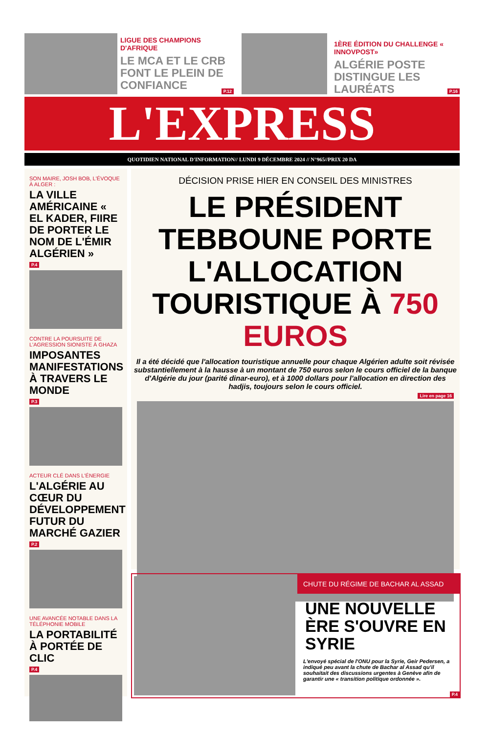LIGUE DES CHAMPIONS D'AFRIQUE
LE MCA ET LE CRB FONT LE PLEIN DE CONFIANCE
P.12
1ÈRE ÉDITION DU CHALLENGE « INNOVPOST»
ALGÉRIE POSTE DISTINGUE LES LAURÉATS
P.16
L'EXPRESS
QUOTIDIEN NATIONAL D'INFORMATION// LUNDI 9 DÉCEMBRE 2024 // N°965//PRIX 20 DA
SON MAIRE, JOSH BOB, L'ÉVOQUE À ALGER :
LA VILLE AMÉRICAINE « EL KADER, FIIRE DE PORTER LE NOM DE L'ÉMIR ALGÉRIEN »
P.4
CONTRE LA POURSUITE DE L'AGRESSION SIONISTE À GHAZA
IMPOSANTES MANIFESTATIONS À TRAVERS LE MONDE
P.3
ACTEUR CLÉ DANS L'ÉNERGIE
L'ALGÉRIE AU CŒUR DU DÉVELOPPEMENT FUTUR DU MARCHÉ GAZIER
P.2
UNE AVANCÉE NOTABLE DANS LA TÉLÉPHONIE MOBILE
LA PORTABILITÉ À PORTÉE DE CLIC
P.4
DÉCISION PRISE HIER EN CONSEIL DES MINISTRES
LE PRÉSIDENT TEBBOUNE PORTE L'ALLOCATION TOURISTIQUE À 750 EUROS
Il a été décidé que l'allocation touristique annuelle pour chaque Algérien adulte soit révisée substantiellement à la hausse à un montant de 750 euros selon le cours officiel de la banque d'Algérie du jour (parité dinar-euro), et à 1000 dollars pour l'allocation en direction des hadjis, toujours selon le cours officiel.
Lire en page 16
CHUTE DU RÉGIME DE BACHAR AL ASSAD
UNE NOUVELLE ÈRE S'OUVRE EN SYRIE
L'envoyé spécial de l'ONU pour la Syrie, Geir Pedersen, a indiqué peu avant la chute de Bachar al Assad qu'il souhaitait des discussions urgentes à Genève afin de garantir une « transition politique ordonnée ».
P.4